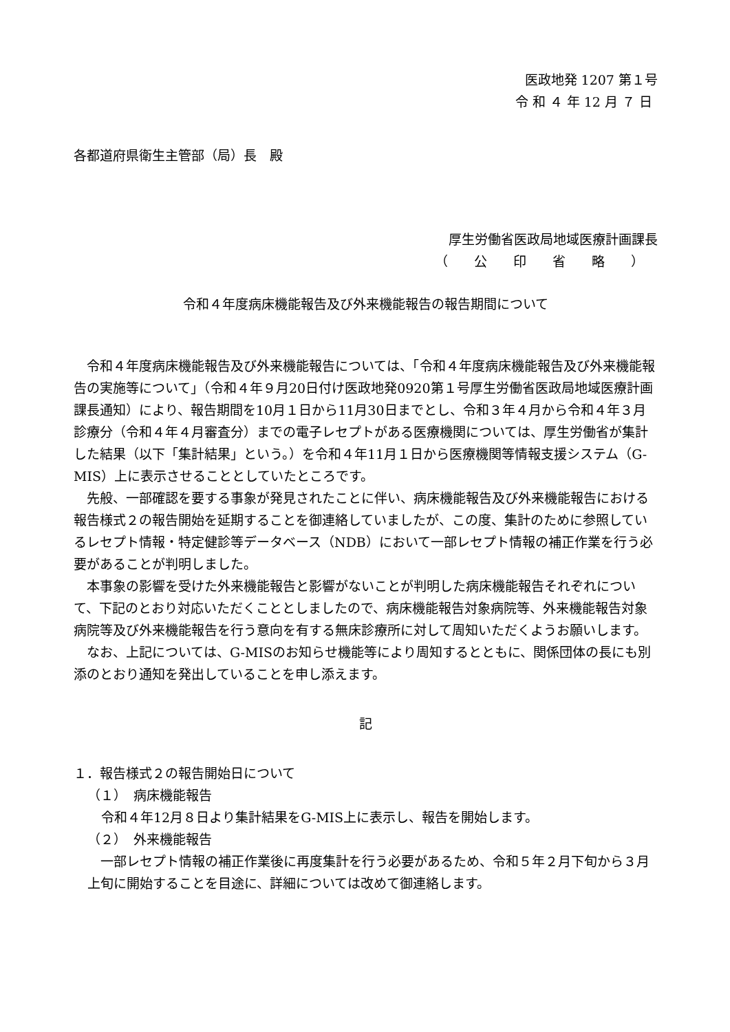医政地発 1207 第１号
令 和 ４ 年 12 月 ７ 日
各都道府県衛生主管部（局）長　殿
厚生労働省医政局地域医療計画課長
（　　公　　印　　省　　略　　）
令和４年度病床機能報告及び外来機能報告の報告期間について
令和４年度病床機能報告及び外来機能報告については、「令和４年度病床機能報告及び外来機能報告の実施等について」（令和４年９月20日付け医政地発0920第１号厚生労働省医政局地域医療計画課長通知）により、報告期間を10月１日から11月30日までとし、令和３年４月から令和４年３月診療分（令和４年４月審査分）までの電子レセプトがある医療機関については、厚生労働省が集計した結果（以下「集計結果」という。）を令和４年11月１日から医療機関等情報支援システム（G-MIS）上に表示させることとしていたところです。
先般、一部確認を要する事象が発見されたことに伴い、病床機能報告及び外来機能報告における報告様式２の報告開始を延期することを御連絡していましたが、この度、集計のために参照しているレセプト情報・特定健診等データベース（NDB）において一部レセプト情報の補正作業を行う必要があることが判明しました。
本事象の影響を受けた外来機能報告と影響がないことが判明した病床機能報告それぞれについて、下記のとおり対応いただくこととしましたので、病床機能報告対象病院等、外来機能報告対象病院等及び外来機能報告を行う意向を有する無床診療所に対して周知いただくようお願いします。
なお、上記については、G-MISのお知らせ機能等により周知するとともに、関係団体の長にも別添のとおり通知を発出していることを申し添えます。
記
１．報告様式２の報告開始日について
（１）　病床機能報告
令和４年12月８日より集計結果をG-MIS上に表示し、報告を開始します。
（２）　外来機能報告
一部レセプト情報の補正作業後に再度集計を行う必要があるため、令和５年２月下旬から３月上旬に開始することを目途に、詳細については改めて御連絡します。